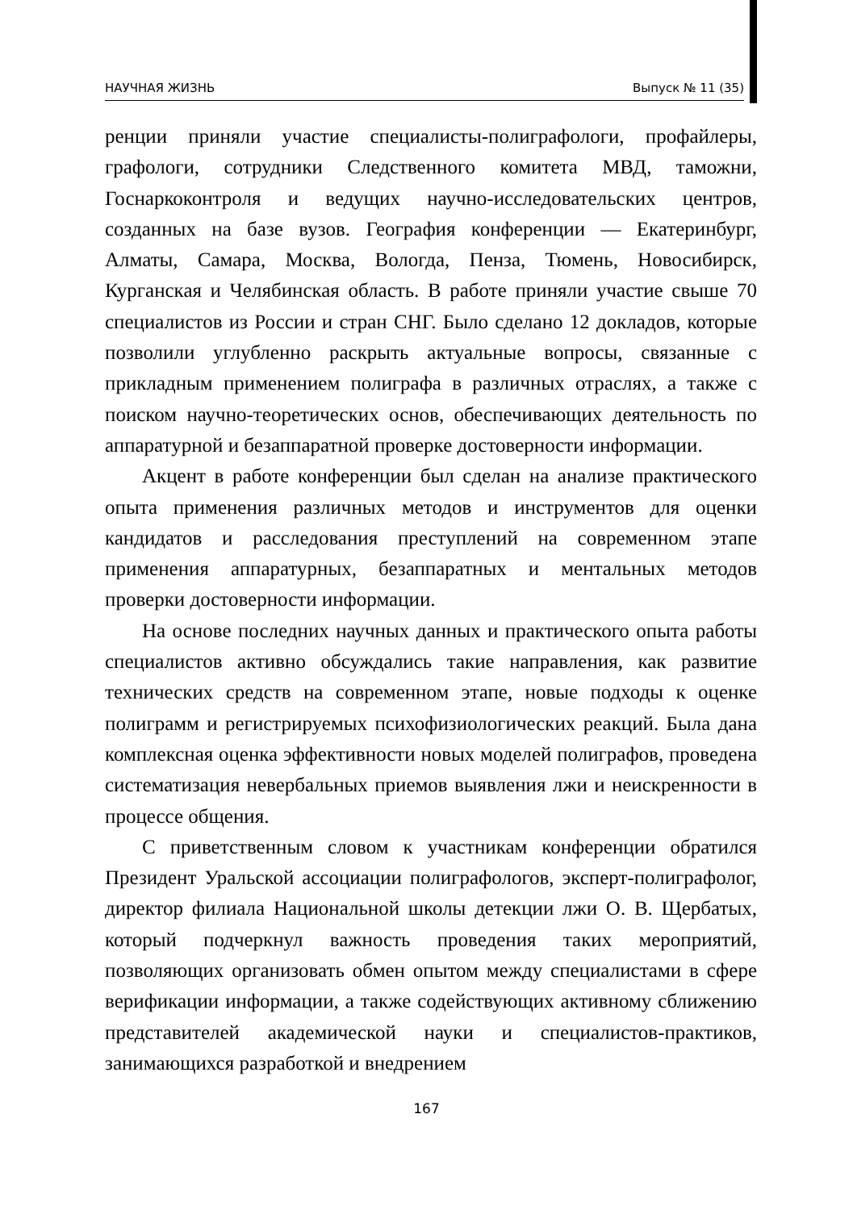НАУЧНАЯ ЖИЗНЬ Выпуск № 11 (35)
ренции приняли участие специалисты-полиграфологи, профайлеры, графологи, сотрудники Следственного комитета МВД, таможни, Госнаркоконтроля и ведущих научно-исследовательских центров, созданных на базе вузов. География конференции — Екатеринбург, Алматы, Самара, Москва, Вологда, Пенза, Тюмень, Новосибирск, Курганская и Челябинская область. В работе приняли участие свыше 70 специалистов из России и стран СНГ. Было сделано 12 докладов, которые позволили углубленно раскрыть актуальные вопросы, связанные с прикладным применением полиграфа в различных отраслях, а также с поиском научно-теоретических основ, обеспечивающих деятельность по аппаратурной и безаппаратной проверке достоверности информации.
Акцент в работе конференции был сделан на анализе практического опыта применения различных методов и инструментов для оценки кандидатов и расследования преступлений на современном этапе применения аппаратурных, безаппаратных и ментальных методов проверки достоверности информации.
На основе последних научных данных и практического опыта работы специалистов активно обсуждались такие направления, как развитие технических средств на современном этапе, новые подходы к оценке полиграмм и регистрируемых психофизиологических реакций. Была дана комплексная оценка эффективности новых моделей полиграфов, проведена систематизация невербальных приемов выявления лжи и неискренности в процессе общения.
С приветственным словом к участникам конференции обратился Президент Уральской ассоциации полиграфологов, эксперт-полиграфолог, директор филиала Национальной школы детекции лжи О. В. Щербатых, который подчеркнул важность проведения таких мероприятий, позволяющих организовать обмен опытом между специалистами в сфере верификации информации, а также содействующих активному сближению представителей академической науки и специалистов-практиков, занимающихся разработкой и внедрением
167